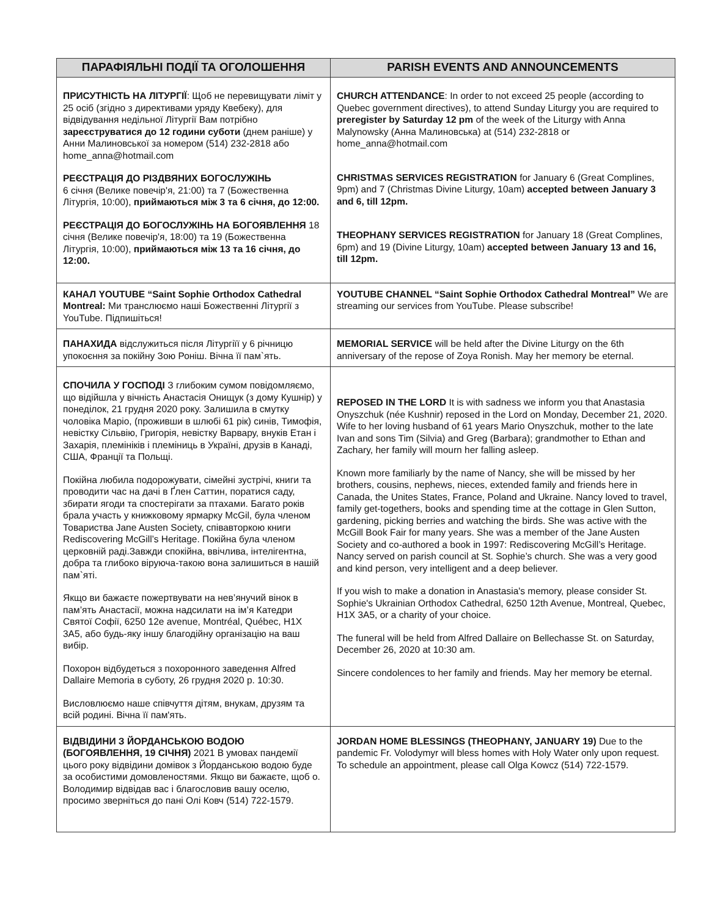| ПАРАФІЯЛЬНІ ПОДІЇ ТА ОГОЛОШЕННЯ | PARISH EVENTS AND ANNOUNCEMENTS |
| --- | --- |
| ПРИСУТНІСТЬ НА ЛІТУРГІЇ : Щоб не перевищувати ліміт у 25 осіб (згідно з директивами уряду Квебеку), для відвідування недільної Літургії Вам потрібно зареєструватися до 12 години суботи (днем раніше) у Анни Малиновської за номером (514) 232-2818 або home_anna@hotmail.com РЕЄСТРАЦІЯ ДО РІЗДВЯНИХ БОГОСЛУЖІНЬ 6 січня (Велике повечір'я, 21:00) та 7 (Божественна Літургія, 10:00), приймаються між 3 та 6 січня, до 12:00. РЕЄСТРАЦІЯ ДО БОГОСЛУЖІНЬ НА БОГОЯВЛЕННЯ 18 січня (Велике повечір'я, 18:00) та 19 (Божественна Літургія, 10:00), приймаються між 13 та 16 січня, до 12:00. | CHURCH ATTENDANCE : In order to not exceed 25 people (according to Quebec government directives), to attend Sunday Liturgy you are required to preregister by Saturday 12 pm of the week of the Liturgy with Anna Malynowsky (Анна Малиновська) at (514) 232-2818 or home_anna@hotmail.com CHRISTMAS SERVICES REGISTRATION for January 6 (Great Complines, 9pm) and 7 (Christmas Divine Liturgy, 10am) accepted between January 3 and 6, till 12pm. THEOPHANY SERVICES REGISTRATION for January 18 (Great Complines, 6pm) and 19 (Divine Liturgy, 10am) accepted between January 13 and 16, till 12pm. |
| КАНАЛ YOUTUBE “Saint Sophie Orthodox Cathedral Montreal: Ми транслюємо наші Божественні Літургії з YouTube. Підпишіться! | YOUTUBE CHANNEL “Saint Sophie Orthodox Cathedral Montreal” We are streaming our services from YouTube. Please subscribe! |
| ПАНАХИДА відслужиться після Літургіїї у 6 річницю упокоєння за покійну Зою Роніш. Вічна її пам`ять. | MEMORIAL SERVICE will be held after the Divine Liturgy on the 6th anniversary of the repose of Zoya Ronish. May her memory be eternal. |
| СПОЧИЛА У ГОСПОДІ З глибоким сумом повідомляємо, що відійшла у вічність Анастасія Онищук (з дому Кушнір) у понеділок, 21 грудня 2020 року. Залишила в смутку чоловіка Маріо, (проживши в шлюбі 61 рік) синів, Тимофія, невістку Сільвію, Григорія, невістку Варвару, внуків Етан і Захарія, племініків і племіниць в Україні, друзів в Канаді, США, Франції та Польщі. Покійна любила подорожувати, сімейні зустрічі, книги та проводити час на дачі в Ґлен Саттин, поратися саду, збирати ягоди та спостерігати за птахами. Багато років брала участь у книжковому ярмарку McGil, була членом Товариства Jane Austen Society, співавторкою книги Rediscovering McGill’s Heritage. Покійна була членом церковній раді.Завжди спокійна, ввічлива, інтелігентна, добра та глибоко віруюча-такою вона залишиться в нашій пам`яті. Якщо ви бажаєте пожертвувати на нев’янучий вінок в пам’ять Анастасії, можна надсилати на ім’я Катедри Святої Софії, 6250 12e avenue, Montréal, Québec, H1X 3A5, або будь-яку іншу благодійну організацію на ваш вибір. Похорон відбудеться з похоронного заведення Alfred Dallaire Memoria в суботу, 26 грудня 2020 р. 10:30. Висловлюємо наше співчуття дітям, внукам, друзям та всій родині. Вічна її пам'ять. | REPOSED IN THE LORD It is with sadness we inform you that Anastasia Onyszchuk (née Kushnir) reposed in the Lord on Monday, December 21, 2020. Wife to her loving husband of 61 years Mario Onyszchuk, mother to the late Ivan and sons Tim (Silvia) and Greg (Barbara); grandmother to Ethan and Zachary, her family will mourn her falling asleep. Known more familiarly by the name of Nancy, she will be missed by her brothers, cousins, nephews, nieces, extended family and friends here in Canada, the Unites States, France, Poland and Ukraine. Nancy loved to travel, family get-togethers, books and spending time at the cottage in Glen Sutton, gardening, picking berries and watching the birds. She was active with the McGill Book Fair for many years. She was a member of the Jane Austen Society and co-authored a book in 1997: Rediscovering McGill’s Heritage. Nancy served on parish council at St. Sophie’s church. She was a very good and kind person, very intelligent and a deep believer. If you wish to make a donation in Anastasia's memory, please consider St. Sophie's Ukrainian Orthodox Cathedral, 6250 12th Avenue, Montreal, Quebec, H1X 3A5, or a charity of your choice. The funeral will be held from Alfred Dallaire on Bellechasse St. on Saturday, December 26, 2020 at 10:30 am. Sincere condolences to her family and friends. May her memory be eternal. |
| ВІДВІДИНИ З ЙОРДАНСЬКОЮ ВОДОЮ (БОГОЯВЛЕННЯ, 19 СІЧНЯ) 2021 В умовах пандемії цього року відвідини домівок з Йорданською водою буде за особистими домовленостями. Якщо ви бажаєте, щоб о. Володимир відвідав вас і благословив вашу оселю, просимо зверніться до пані Олі Ковч (514) 722-1579. | JORDAN HOME BLESSINGS (THEOPHANY, JANUARY 19) Due to the pandemic Fr. Volodymyr will bless homes with Holy Water only upon request. To schedule an appointment, please call Olga Kowcz (514) 722-1579. |